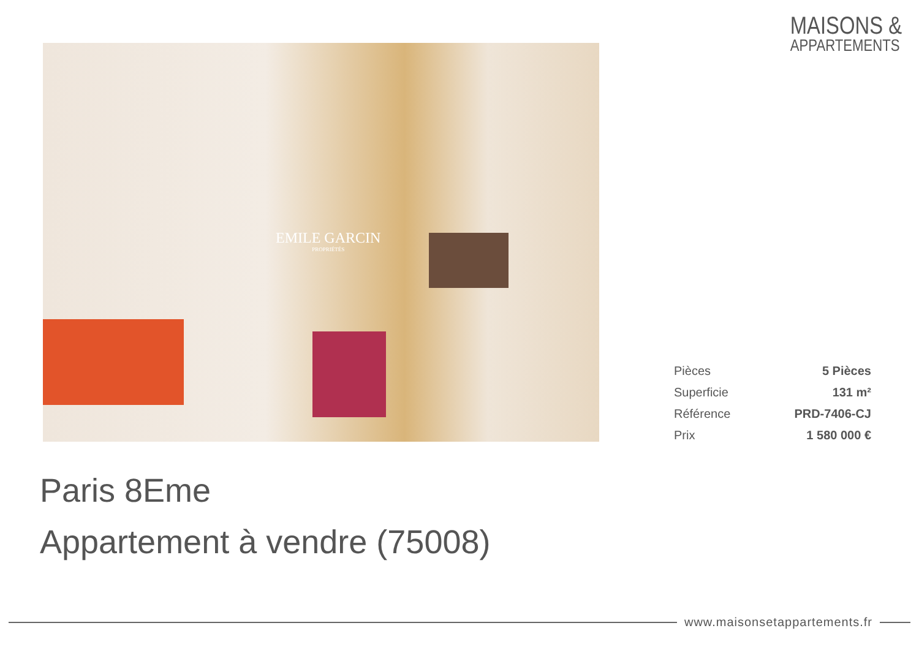MAISONS &
APPARTEMENTS
EMILE GARCIN
PROPRIÉTÉS
| Pièces | 5 Pièces |
| Superficie | 131 m² |
| Référence | PRD-7406-CJ |
| Prix | 1 580 000 € |
Paris 8Eme
Appartement à vendre (75008)
www.maisonsetappartements.fr